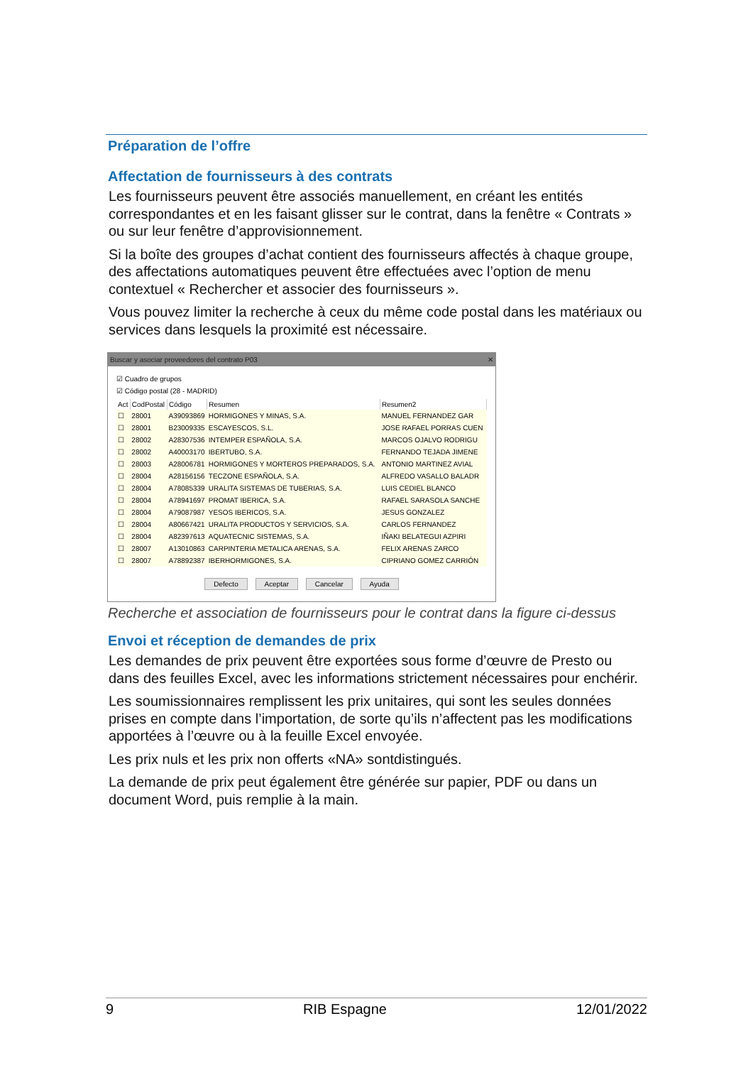Préparation de l’offre
Affectation de fournisseurs à des contrats
Les fournisseurs peuvent être associés manuellement, en créant les entités correspondantes et en les faisant glisser sur le contrat, dans la fenêtre « Contrats » ou sur leur fenêtre d’approvisionnement.
Si la boîte des groupes d’achat contient des fournisseurs affectés à chaque groupe, des affectations automatiques peuvent être effectuées avec l’option de menu contextuel « Rechercher et associer des fournisseurs ».
Vous pouvez limiter la recherche à ceux du même code postal dans les matériaux ou services dans lesquels la proximité est nécessaire.
Buscar y asociar proveedores del contrato P03 ✕
☑ Cuadro de grupos
☑ Código postal (28 - MADRID)
| Act | CodPostal | Código | Resumen | Resumen2 |
| --- | --- | --- | --- | --- |
| ☐ | 28001 | A39093869 | HORMIGONES Y MINAS, S.A. | MANUEL FERNANDEZ GAR |
| ☐ | 28001 | B23009335 | ESCAYESCOS, S.L. | JOSE RAFAEL PORRAS CUEN |
| ☐ | 28002 | A28307536 | INTEMPER ESPAÑOLA, S.A. | MARCOS OJALVO RODRIGU |
| ☐ | 28002 | A40003170 | IBERTUBO, S.A. | FERNANDO TEJADA JIMENE |
| ☐ | 28003 | A28006781 | HORMIGONES Y MORTEROS PREPARADOS, S.A. | ANTONIO MARTINEZ AVIAL |
| ☐ | 28004 | A28156156 | TECZONE ESPAÑOLA, S.A. | ALFREDO VASALLO BALADR |
| ☐ | 28004 | A78085339 | URALITA SISTEMAS DE TUBERIAS, S.A. | LUIS CEDIEL BLANCO |
| ☐ | 28004 | A78941697 | PROMAT IBERICA, S.A. | RAFAEL SARASOLA SANCHE |
| ☐ | 28004 | A79087987 | YESOS IBERICOS, S.A. | JESUS GONZALEZ |
| ☐ | 28004 | A80667421 | URALITA PRODUCTOS Y SERVICIOS, S.A. | CARLOS FERNANDEZ |
| ☐ | 28004 | A82397613 | AQUATECNIC SISTEMAS, S.A. | IÑAKI BELATEGUI AZPIRI |
| ☐ | 28007 | A13010863 | CARPINTERIA METALICA ARENAS, S.A. | FELIX ARENAS ZARCO |
| ☐ | 28007 | A78892387 | IBERHORMIGONES, S.A. | CIPRIANO GOMEZ CARRIÓN |
Defecto Aceptar Cancelar Ayuda
Recherche et association de fournisseurs pour le contrat dans la figure ci-dessus
Envoi et réception de demandes de prix
Les demandes de prix peuvent être exportées sous forme d’œuvre de Presto ou dans des feuilles Excel, avec les informations strictement nécessaires pour enchérir.
Les soumissionnaires remplissent les prix unitaires, qui sont les seules données prises en compte dans l’importation, de sorte qu’ils n’affectent pas les modifications apportées à l’œuvre ou à la feuille Excel envoyée.
Les prix nuls et les prix non offerts «NA» sontdistingués.
La demande de prix peut également être générée sur papier, PDF ou dans un document Word, puis remplie à la main.
9 RIB Espagne 12/01/2022